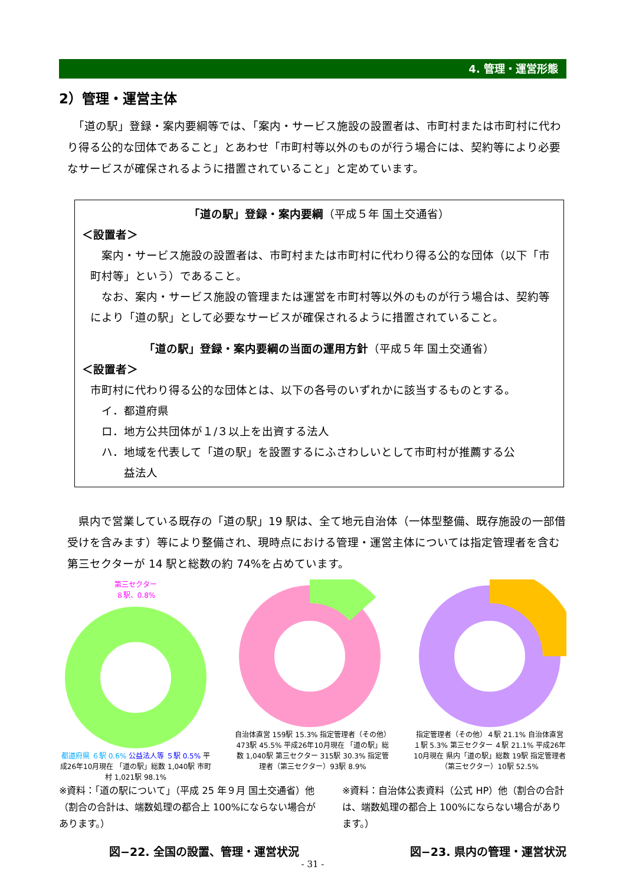4. 管理・運営形態
2）管理・運営主体
　「道の駅」登録・案内要綱等では、「案内・サービス施設の設置者は、市町村または市町村に代わり得る公的な団体であること」とあわせ「市町村等以外のものが行う場合には、契約等により必要なサービスが確保されるように措置されていること」と定めています。
「道の駅」登録・案内要綱（平成５年 国土交通省）
＜設置者＞
　案内・サービス施設の設置者は、市町村または市町村に代わり得る公的な団体（以下「市町村等」という）であること。
　なお、案内・サービス施設の管理または運営を市町村等以外のものが行う場合は、契約等により「道の駅」として必要なサービスが確保されるように措置されていること。
「道の駅」登録・案内要綱の当面の運用方針（平成５年 国土交通省）
＜設置者＞
市町村に代わり得る公的な団体とは、以下の各号のいずれかに該当するものとする。
　イ．都道府県
　ロ．地方公共団体が１/３以上を出資する法人
　ハ．地域を代表して「道の駅」を設置するにふさわしいとして市町村が推薦する公
　　　益法人
　県内で営業している既存の「道の駅」19 駅は、全て地元自治体（一体型整備、既存施設の一部借受けを含みます）等により整備され、現時点における管理・運営主体については指定管理者を含む第三セクターが 14 駅と総数の約 74%を占めています。
第三セクター
８駅、0.8%
都道府県 ６駅 0.6% 公益法人等 ５駅 0.5% 平成26年10月現在 「道の駅」総数 1,040駅 市町村 1,021駅 98.1%
自治体直営 159駅 15.3% 指定管理者（その他）473駅 45.5% 平成26年10月現在 「道の駅」総数 1,040駅 第三セクター 315駅 30.3% 指定管理者（第三セクター）93駅 8.9%
指定管理者（その他）４駅 21.1% 自治体直営 １駅 5.3% 第三セクター ４駅 21.1% 平成26年10月現在 県内「道の駅」総数 19駅 指定管理者（第三セクター）10駅 52.5%
※資料：「道の駅について」（平成 25 年９月 国土交通省）他（割合の合計は、端数処理の都合上 100%にならない場合があります。）
※資料：自治体公表資料（公式 HP）他（割合の合計は、端数処理の都合上 100%にならない場合があります。）
図−22. 全国の設置、管理・運営状況 図−23. 県内の管理・運営状況
- 31 -